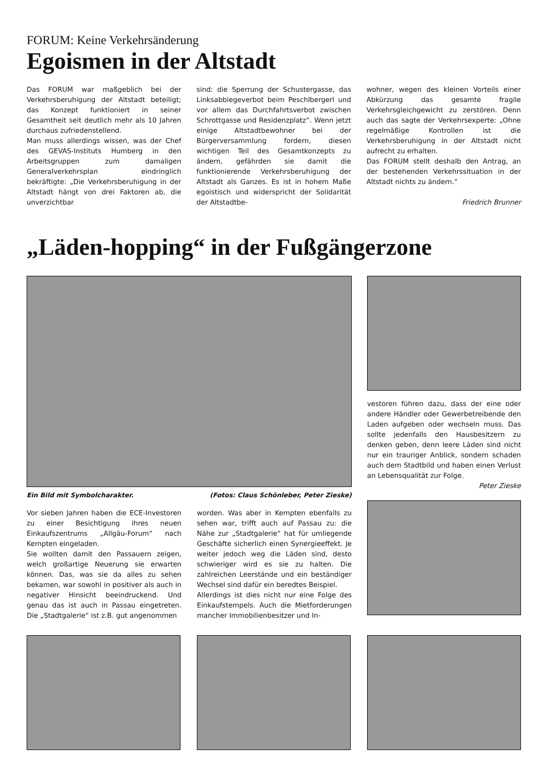FORUM: Keine Verkehrsänderung
Egoismen in der Altstadt
Das FORUM war maßgeblich bei der Verkehrsberuhigung der Altstadt beteiligt; das Konzept funktioniert in seiner Gesamtheit seit deutlich mehr als 10 Jahren durchaus zufriedenstellend.
Man muss allerdings wissen, was der Chef des GEVAS-Instituts Humberg in den Arbeitsgruppen zum damaligen Generalverkehrsplan eindringlich bekräftigte: „Die Verkehrsberuhigung in der Altstadt hängt von drei Faktoren ab, die unverzichtbar
sind: die Sperrung der Schustergasse, das Linksabbiegeverbot beim Peschlbergerl und vor allem das Durchfahrtsverbot zwischen Schrottgasse und Residenzplatz“. Wenn jetzt einige Altstadtbewohner bei der Bürgerversammlung fordern, diesen wichtigen Teil des Gesamtkonzepts zu ändern, gefährden sie damit die funktionierende Verkehrsberuhigung der Altstadt als Ganzes. Es ist in hohem Maße egoistisch und widerspricht der Solidarität der Altstadtbe-
wohner, wegen des kleinen Vorteils einer Abkürzung das gesamte fragile Verkehrsgleichgewicht zu zerstören. Denn auch das sagte der Verkehrsexperte: „Ohne regelmäßige Kontrollen ist die Verkehrsberuhigung in der Altstadt nicht aufrecht zu erhalten.
Das FORUM stellt deshalb den Antrag, an der bestehenden Verkehrssituation in der Altstadt nichts zu ändern.”
Friedrich Brunner
„Läden-hopping“ in der Fußgängerzone
Ein Bild mit Symbolcharakter. (Fotos: Claus Schönleber, Peter Zieske)
Vor sieben Jahren haben die ECE-Investoren zu einer Besichtigung ihres neuen Einkaufszentrums „Allgäu-Forum“ nach Kempten eingeladen.
Sie wollten damit den Passauern zeigen, welch großartige Neuerung sie erwarten können. Das, was sie da alles zu sehen bekamen, war sowohl in positiver als auch in negativer Hinsicht beeindruckend. Und genau das ist auch in Passau eingetreten. Die „Stadtgalerie“ ist z.B. gut angenommen
worden. Was aber in Kempten ebenfalls zu sehen war, trifft auch auf Passau zu: die Nähe zur „Stadtgalerie“ hat für umliegende Geschäfte sicherlich einen Synergieeffekt. Je weiter jedoch weg die Läden sind, desto schwieriger wird es sie zu halten. Die zahlreichen Leerstände und ein beständiger Wechsel sind dafür ein beredtes Beispiel.
Allerdings ist dies nicht nur eine Folge des Einkaufstempels. Auch die Mietforderungen mancher Immobilienbesitzer und In-
vestoren führen dazu, dass der eine oder andere Händler oder Gewerbetreibende den Laden aufgeben oder wechseln muss. Das sollte jedenfalls den Hausbesitzern zu denken geben, denn leere Läden sind nicht nur ein trauriger Anblick, sondern schaden auch dem Stadtbild und haben einen Verlust an Lebensqualität zur Folge.
Peter Zieske